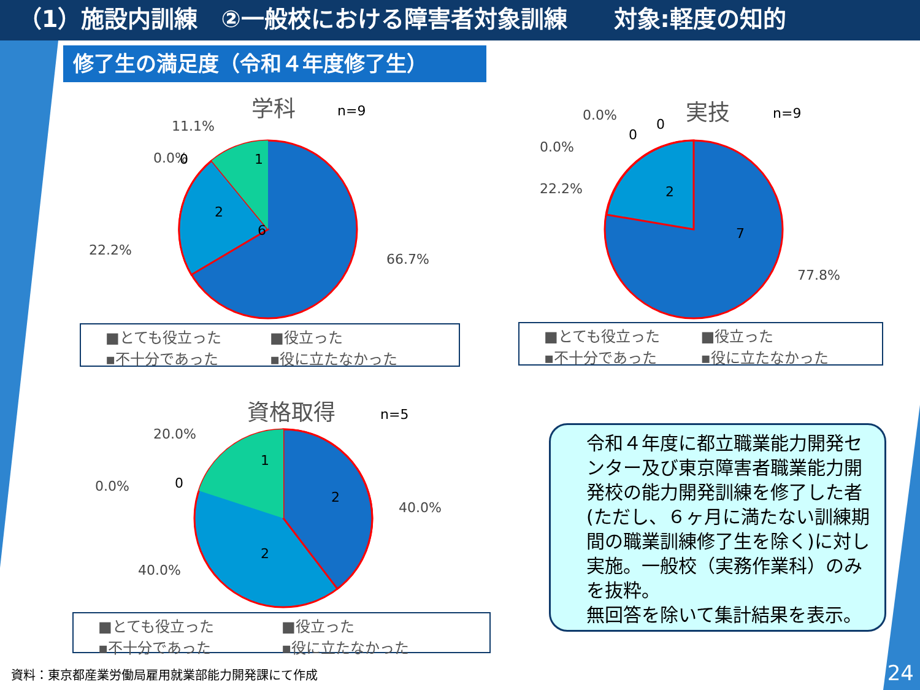（1）施設内訓練　②一般校における障害者対象訓練　　対象:軽度の知的
修了生の満足度（令和４年度修了生）
学科
n=9
0.0%
11.1%
22.2%
66.7%
6
2
1
0
■とても役立った ■役立った ▪不十分であった ▪役に立たなかった
実技
n=9
0.0%
0.0%
22.2%
77.8%
0
0
2
7
■とても役立った ■役立った ▪不十分であった ▪役に立たなかった
資格取得
n=5
20.0%
0.0%
40.0%
40.0%
1
0
2
2
■とても役立った ■役立った ▪不十分であった ▪役に立たなかった
令和４年度に都立職業能力開発センター及び東京障害者職業能力開発校の能力開発訓練を修了した者(ただし、６ヶ月に満たない訓練期間の職業訓練修了生を除く)に対し実施。一般校（実務作業科）のみを抜粋。
無回答を除いて集計結果を表示。
資料：東京都産業労働局雇用就業部能力開発課にて作成
24